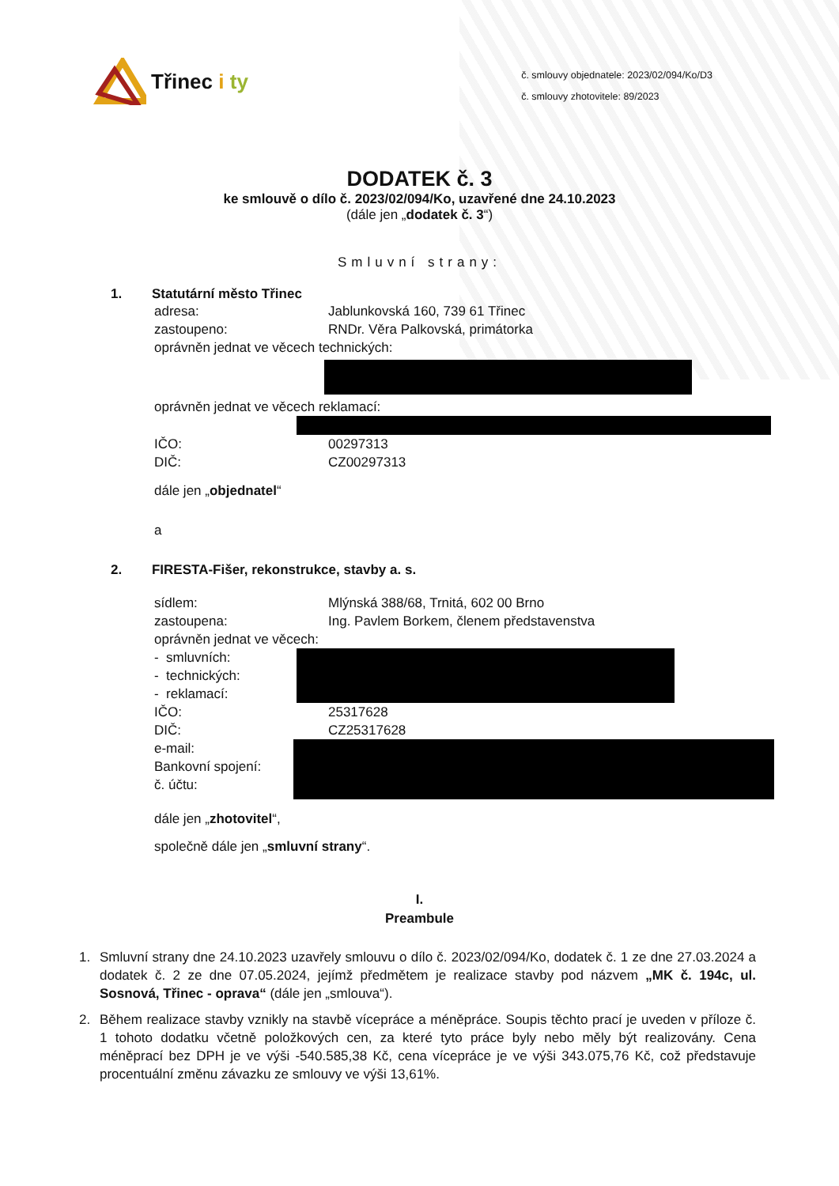Třinec i ty
č. smlouvy objednatele: 2023/02/094/Ko/D3
č. smlouvy zhotovitele: 89/2023
DODATEK č. 3
ke smlouvě o dílo č. 2023/02/094/Ko, uzavřené dne 24.10.2023
(dále jen „dodatek č. 3“)
Smluvní strany:
1. Statutární město Třinec
adresa: Jablunkovská 160, 739 61 Třinec
zastoupeno: RNDr. Věra Palkovská, primátorka
oprávněn jednat ve věcech technických:
oprávněn jednat ve věcech reklamací:
IČO: 00297313
DIČ: CZ00297313
dále jen „objednatel“
a
2. FIRESTA-Fišer, rekonstrukce, stavby a. s.
sídlem: Mlýnská 388/68, Trnitá, 602 00 Brno
zastoupena: Ing. Pavlem Borkem, členem představenstva
oprávněn jednat ve věcech:
- smluvních:
- technických:
- reklamací:
IČO: 25317628
DIČ: CZ25317628
e-mail:
Bankovní spojení:
č. účtu:
dále jen „zhotovitel“,
společně dále jen „smluvní strany“.
I.
Preambule
1. Smluvní strany dne 24.10.2023 uzavřely smlouvu o dílo č. 2023/02/094/Ko, dodatek č. 1 ze dne 27.03.2024 a dodatek č. 2 ze dne 07.05.2024, jejímž předmětem je realizace stavby pod názvem „MK č. 194c, ul. Sosnová, Třinec - oprava“ (dále jen „smlouva“).
2. Během realizace stavby vznikly na stavbě vícepráce a méněpráce. Soupis těchto prací je uveden v příloze č. 1 tohoto dodatku včetně položkových cen, za které tyto práce byly nebo měly být realizovány. Cena méněprací bez DPH je ve výši -540.585,38 Kč, cena vícepráce je ve výši 343.075,76 Kč, což představuje procentuální změnu závazku ze smlouvy ve výši 13,61%.